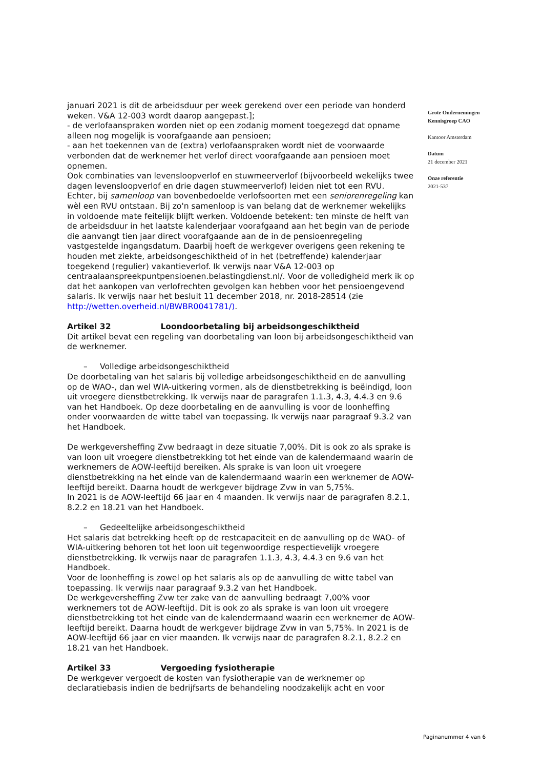januari 2021 is dit de arbeidsduur per week gerekend over een periode van honderd weken. V&A 12-003 wordt daarop aangepast.];
- de verlofaanspraken worden niet op een zodanig moment toegezegd dat opname alleen nog mogelijk is voorafgaande aan pensioen;
- aan het toekennen van de (extra) verlofaanspraken wordt niet de voorwaarde verbonden dat de werknemer het verlof direct voorafgaande aan pensioen moet opnemen.
Ook combinaties van levensloopverlof en stuwmeerverlof (bijvoorbeeld wekelijks twee dagen levensloopverlof en drie dagen stuwmeerverlof) leiden niet tot een RVU.
Echter, bij samenloop van bovenbedoelde verlofsoorten met een seniorenregeling kan wèl een RVU ontstaan. Bij zo'n samenloop is van belang dat de werknemer wekelijks in voldoende mate feitelijk blijft werken. Voldoende betekent: ten minste de helft van de arbeidsduur in het laatste kalenderjaar voorafgaand aan het begin van de periode die aanvangt tien jaar direct voorafgaande aan de in de pensioenregeling vastgestelde ingangsdatum. Daarbij hoeft de werkgever overigens geen rekening te houden met ziekte, arbeidsongeschiktheid of in het (betreffende) kalenderjaar toegekend (regulier) vakantieverlof. Ik verwijs naar V&A 12-003 op centraalaanspreekpuntpensioenen.belastingdienst.nl/. Voor de volledigheid merk ik op dat het aankopen van verlofrechten gevolgen kan hebben voor het pensioengevend salaris. Ik verwijs naar het besluit 11 december 2018, nr. 2018-28514 (zie http://wetten.overheid.nl/BWBR0041781/).
Artikel 32 Loondoorbetaling bij arbeidsongeschiktheid
Dit artikel bevat een regeling van doorbetaling van loon bij arbeidsongeschiktheid van de werknemer.
– Volledige arbeidsongeschiktheid
De doorbetaling van het salaris bij volledige arbeidsongeschiktheid en de aanvulling op de WAO-, dan wel WIA-uitkering vormen, als de dienstbetrekking is beëindigd, loon uit vroegere dienstbetrekking. Ik verwijs naar de paragrafen 1.1.3, 4.3, 4.4.3 en 9.6 van het Handboek. Op deze doorbetaling en de aanvulling is voor de loonheffing onder voorwaarden de witte tabel van toepassing. Ik verwijs naar paragraaf 9.3.2 van het Handboek.
De werkgevers­heffing Zvw bedraagt in deze situatie 7,00%. Dit is ook zo als sprake is van loon uit vroegere dienstbetrekking tot het einde van de kalendermaand waarin de werknemers de AOW-leeftijd bereiken. Als sprake is van loon uit vroegere dienstbetrekking na het einde van de kalendermaand waarin een werknemer de AOW-leeftijd bereikt. Daarna houdt de werkgever bijdrage Zvw in van 5,75%.
In 2021 is de AOW-leeftijd 66 jaar en 4 maanden. Ik verwijs naar de paragrafen 8.2.1, 8.2.2 en 18.21 van het Handboek.
– Gedeeltelijke arbeidsongeschiktheid
Het salaris dat betrekking heeft op de restcapaciteit en de aanvulling op de WAO- of WIA-uitkering behoren tot het loon uit tegenwoordige respectievelijk vroegere dienstbetrekking. Ik verwijs naar de paragrafen 1.1.3, 4.3, 4.4.3 en 9.6 van het Handboek.
Voor de loonheffing is zowel op het salaris als op de aanvulling de witte tabel van toepassing. Ik verwijs naar paragraaf 9.3.2 van het Handboek.
De werkgevers­heffing Zvw ter zake van de aanvulling bedraagt 7,00% voor werknemers tot de AOW-leeftijd. Dit is ook zo als sprake is van loon uit vroegere dienstbetrekking tot het einde van de kalendermaand waarin een werknemer de AOW-leeftijd bereikt. Daarna houdt de werkgever bijdrage Zvw in van 5,75%. In 2021 is de AOW-leeftijd 66 jaar en vier maanden. Ik verwijs naar de paragrafen 8.2.1, 8.2.2 en 18.21 van het Handboek.
Artikel 33 Vergoeding fysiotherapie
De werkgever vergoedt de kosten van fysiotherapie van de werknemer op declaratiebasis indien de bedrijfsarts de behandeling noodzakelijk acht en voor
Grote Ondernemingen
Kennisgroep CAO
Kantoor Amsterdam
Datum
21 december 2021
Onze referentie
2021-537
Paginanummer 4 van 6